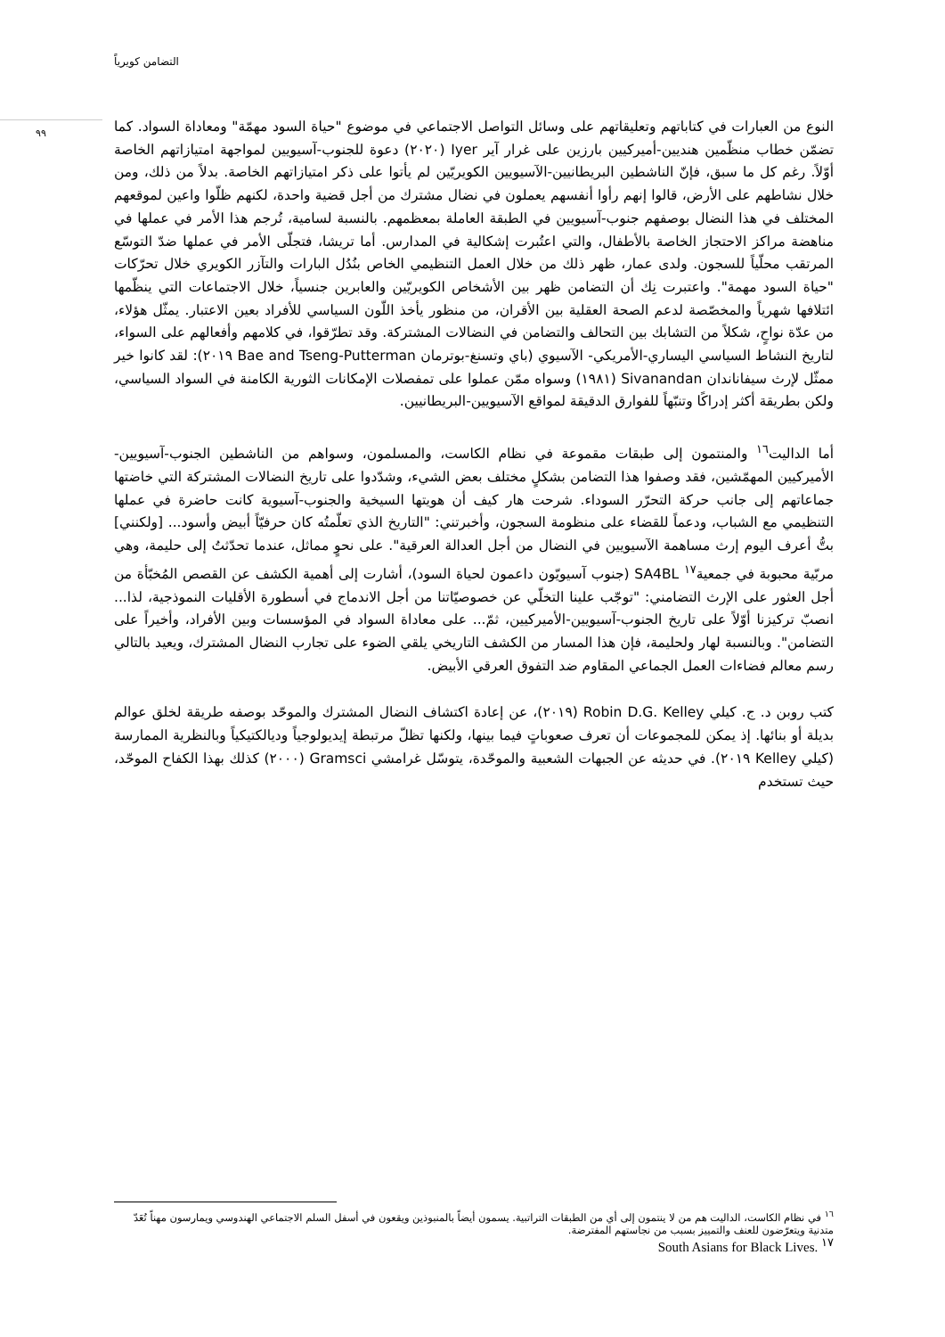التضامن كويرياً
٩٩
النوع من العبارات في كتاباتهم وتعليقاتهم على وسائل التواصل الاجتماعي في موضوع "حياة السود مهمّة" ومعاداة السواد. كما تضمّن خطاب منظّمين هنديين-أميركيين بارزين على غرار آير Iyer (٢٠٢٠) دعوة للجنوب-آسيويين لمواجهة امتيازاتهم الخاصة أوّلاً. رغم كل ما سبق، فإنّ الناشطين البريطانيين-الآسيويين الكويريّين لم يأتوا على ذكر امتيازاتهم الخاصة. بدلاً من ذلك، ومن خلال نشاطهم على الأرض، قالوا إنهم رأوا أنفسهم يعملون في نضال مشترك من أجل قضية واحدة، لكنهم ظلّوا واعين لموقعهم المختلف في هذا النضال بوصفهم جنوب-آسيويين في الطبقة العاملة بمعظمهم. بالنسبة لسامية، تُرجم هذا الأمر في عملها في مناهضة مراكز الاحتجاز الخاصة بالأطفال، والتي اعتُبرت إشكالية في المدارس. أما تريشا، فتجلّى الأمر في عملها ضدّ التوسّع المرتقب محلّياً للسجون. ولدى عمار، ظهر ذلك من خلال العمل التنظيمي الخاص بنُدُل البارات والتآزر الكويري خلال تحرّكات "حياة السود مهمة". واعتبرت نِك أن التضامن ظهر بين الأشخاص الكويريّين والعابرين جنسياً، خلال الاجتماعات التي ينظّمها ائتلافها شهرياً والمخصّصة لدعم الصحة العقلية بين الأقران، من منظور يأخذ اللّون السياسي للأفراد بعين الاعتبار. يمثّل هؤلاء، من عدّة نواحٍ، شكلاً من التشابك بين التحالف والتضامن في النضالات المشتركة. وقد تطرّقوا، في كلامهم وأفعالهم على السواء، لتاريخ النشاط السياسي اليساري-الأمريكي- الآسيوي (باي وتسنغ-بوترمان Bae and Tseng-Putterman ٢٠١٩): لقد كانوا خير ممثّل لإرث سيفاناندان Sivanandan (١٩٨١) وسواه ممّن عملوا على تمفصلات الإمكانات الثورية الكامنة في السواد السياسي، ولكن بطريقة أكثر إدراكًا وتنبّهاً للفوارق الدقيقة لمواقع الآسيويين-البريطانيين.
أما الداليت<sup>١٦</sup> والمنتمون إلى طبقات مقموعة في نظام الكاست، والمسلمون، وسواهم من الناشطين الجنوب-آسيويين-الأميركيين المهمّشين، فقد وصفوا هذا التضامن بشكلٍ مختلف بعض الشيء، وشدّدوا على تاريخ النضالات المشتركة التي خاضتها جماعاتهم إلى جانب حركة التحرّر السوداء. شرحت هار كيف أن هويتها السيخية والجنوب-آسيوية كانت حاضرة في عملها التنظيمي مع الشباب، ودعماً للقضاء على منظومة السجون، وأخبرتني: "التاريخ الذي تعلّمتُه كان حرفيّاً أبيض وأسود... [ولكنني] بتُّ أعرف اليوم إرث مساهمة الآسيويين في النضال من أجل العدالة العرقية". على نحوٍ مماثل، عندما تحدّثتُ إلى حليمة، وهي مربّية محبوبة في جمعية<sup>١٧</sup> SA4BL (جنوب آسيويّون داعمون لحياة السود)، أشارت إلى أهمية الكشف عن القصص المُخبّأة من أجل العثور على الإرث التضامني: "توجّب علينا التخلّي عن خصوصيّاتنا من أجل الاندماج في أسطورة الأقليات النموذجية، لذا... انصبّ تركيزنا أوّلاً على تاريخ الجنوب-آسيويين-الأميركيين، ثمّ... على معاداة السواد في المؤسسات وبين الأفراد، وأخيراً على التضامن". وبالنسبة لهار ولحليمة، فإن هذا المسار من الكشف التاريخي يلقي الضوء على تجارب النضال المشترك، ويعيد بالتالي رسم معالم فضاءات العمل الجماعي المقاوم ضد التفوق العرقي الأبيض.
كتب روبن د. ج. كيلي Robin D.G. Kelley (٢٠١٩)، عن إعادة اكتشاف النضال المشترك والموحّد بوصفه طريقة لخلق عوالم بديلة أو بنائها. إذ يمكن للمجموعات أن تعرف صعوباتٍ فيما بينها، ولكنها تظلّ مرتبطة إيديولوجياً وديالكتيكياً وبالنظرية الممارسة (كيلي Kelley ٢٠١٩). في حديثه عن الجبهات الشعبية والموحّدة، يتوسّل غرامشي Gramsci (٢٠٠٠) كذلك بهذا الكفاح الموحّد، حيث تستخدم
<sup>١٦</sup> في نظام الكاست، الداليت هم من لا ينتمون إلى أي من الطبقات التراتبية. يسمون أيضاً بالمنبوذين ويقعون في أسفل السلم الاجتماعي الهندوسي ويمارسون مهناً تُعَدّ متدنية ويتعرّضون للعنف والتمييز بسبب من نجاستهم المفترضة.
<sup>١٧</sup> South Asians for Black Lives.